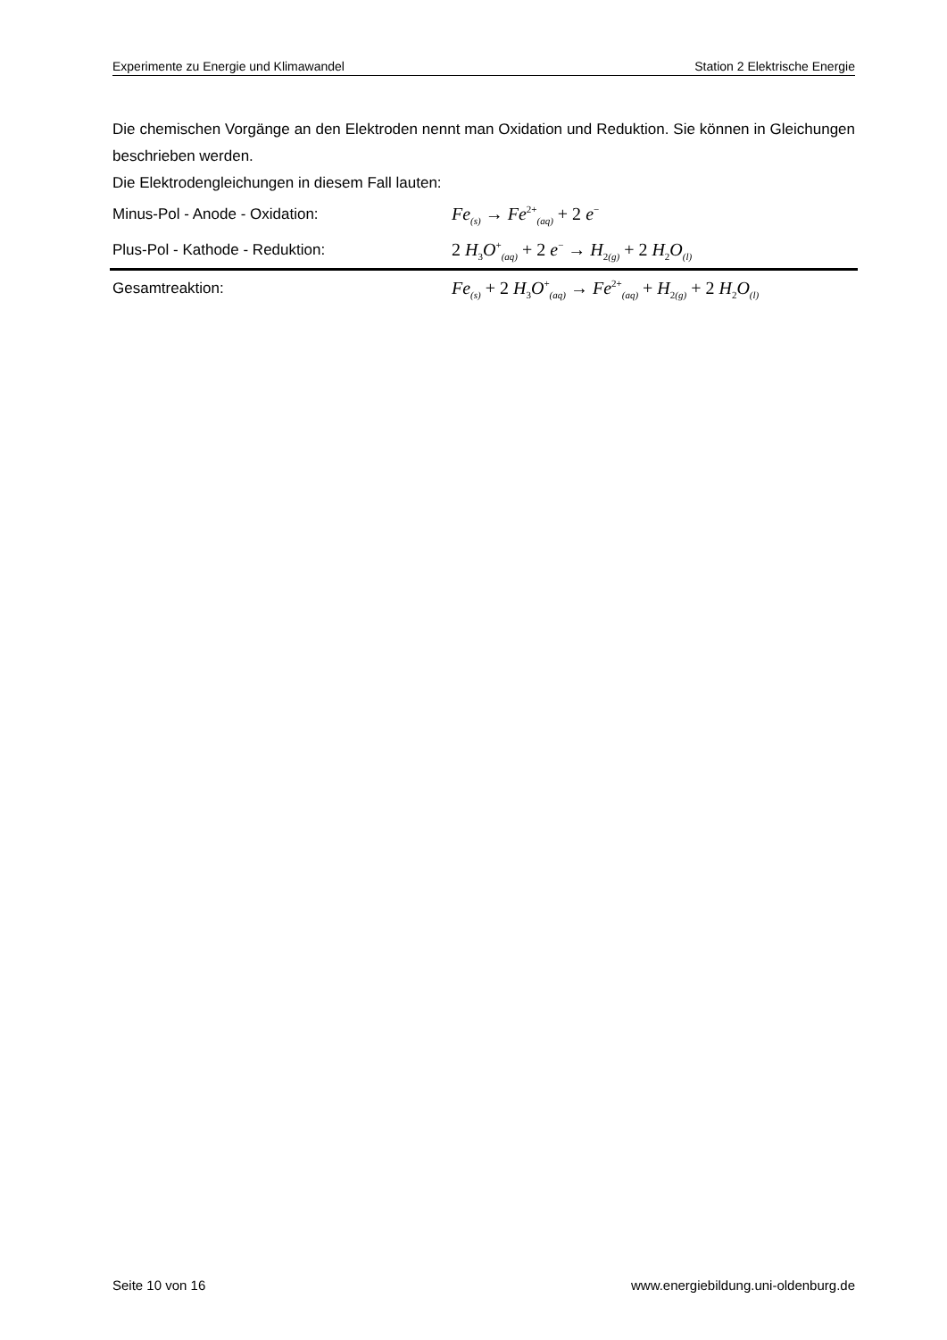Experimente zu Energie und Klimawandel Station 2 Elektrische Energie
Die chemischen Vorgänge an den Elektroden nennt man Oxidation und Reduktion. Sie können in Gleichungen beschrieben werden.
Die Elektrodengleichungen in diesem Fall lauten:
Minus-Pol - Anode - Oxidation: Fe<sub>(s)</sub> → Fe<sup>2+</sup><sub>(aq)</sub> + 2 e<sup>−</sup>
Plus-Pol - Kathode - Reduktion: 2 H<sub>3</sub>O<sup>+</sup><sub>(aq)</sub> + 2 e<sup>−</sup> → H<sub>2(g)</sub> + 2 H<sub>2</sub>O<sub>(l)</sub>
Gesamtreaktion: Fe<sub>(s)</sub> + 2 H<sub>3</sub>O<sup>+</sup><sub>(aq)</sub> → Fe<sup>2+</sup><sub>(aq)</sub> + H<sub>2(g)</sub> + 2 H<sub>2</sub>O<sub>(l)</sub>
Seite 10 von 16 www.energiebildung.uni-oldenburg.de